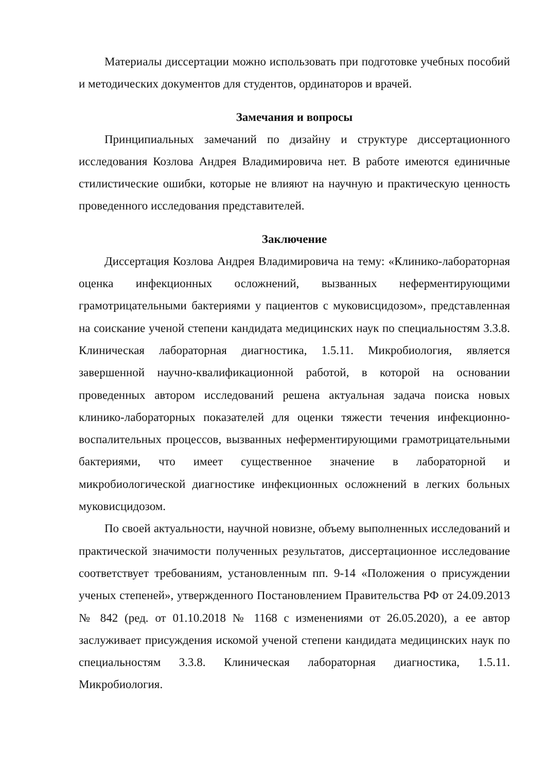Материалы диссертации можно использовать при подготовке учебных пособий и методических документов для студентов, ординаторов и врачей.
Замечания и вопросы
Принципиальных замечаний по дизайну и структуре диссертационного исследования Козлова Андрея Владимировича нет. В работе имеются единичные стилистические ошибки, которые не влияют на научную и практическую ценность проведенного исследования представителей.
Заключение
Диссертация Козлова Андрея Владимировича на тему: «Клинико-лабораторная оценка инфекционных осложнений, вызванных неферментирующими грамотрицательными бактериями у пациентов с муковисцидозом», представленная на соискание ученой степени кандидата медицинских наук по специальностям 3.3.8. Клиническая лабораторная диагностика, 1.5.11. Микробиология, является завершенной научно-квалификационной работой, в которой на основании проведенных автором исследований решена актуальная задача поиска новых клинико-лабораторных показателей для оценки тяжести течения инфекционно-воспалительных процессов, вызванных неферментирующими грамотрицательными бактериями, что имеет существенное значение в лабораторной и микробиологической диагностике инфекционных осложнений в легких больных муковисцидозом.
По своей актуальности, научной новизне, объему выполненных исследований и практической значимости полученных результатов, диссертационное исследование соответствует требованиям, установленным пп. 9-14 «Положения о присуждении ученых степеней», утвержденного Постановлением Правительства РФ от 24.09.2013 № 842 (ред. от 01.10.2018 № 1168 с изменениями от 26.05.2020), а ее автор заслуживает присуждения искомой ученой степени кандидата медицинских наук по специальностям 3.3.8. Клиническая лабораторная диагностика, 1.5.11. Микробиология.